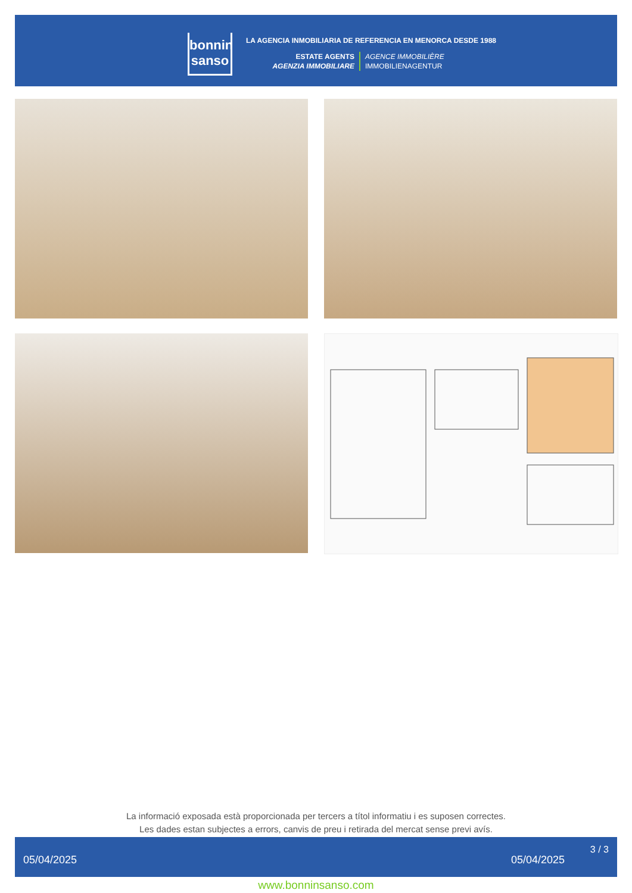bonnin
sanso
LA AGENCIA INMOBILIARIA DE REFERENCIA EN MENORCA DESDE 1988
ESTATE AGENTS
AGENZIA IMMOBILIARE
AGENCE IMMOBILIÈRE
IMMOBILIENAGENTUR
La informació exposada està proporcionada per tercers a títol informatiu i es suposen correctes.
Les dades estan subjectes a errors, canvis de preu i retirada del mercat sense previ avís.
05/04/2025 05/04/2025
3 / 3
www.bonninsanso.com